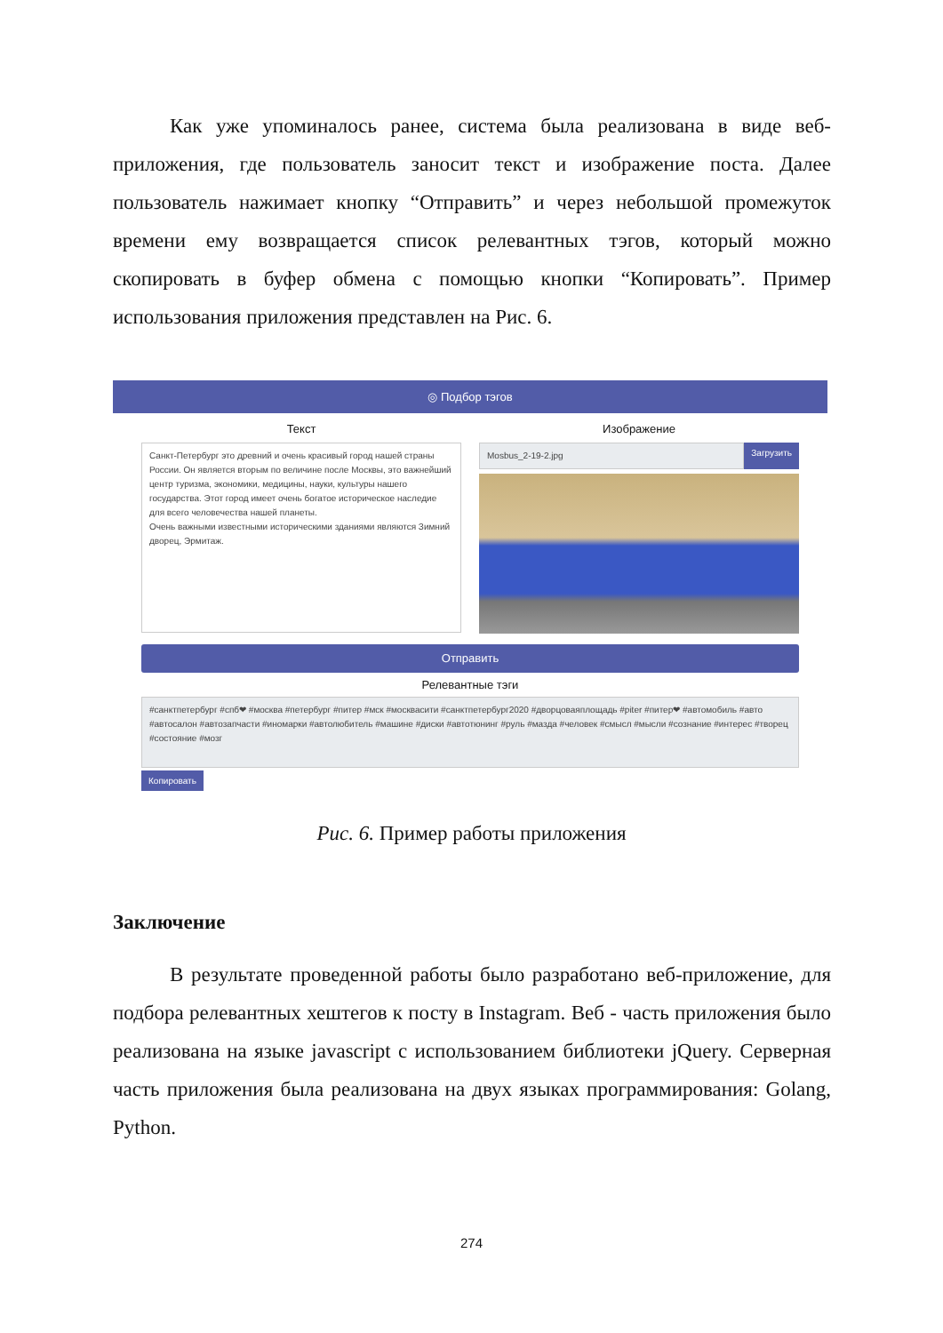Как уже упоминалось ранее, система была реализована в виде веб-приложения, где пользователь заносит текст и изображение поста. Далее пользователь нажимает кнопку “Отправить” и через небольшой промежуток времени ему возвращается список релевантных тэгов, который можно скопировать в буфер обмена с помощью кнопки “Копировать”. Пример использования приложения представлен на Рис. 6.
◎ Подбор тэгов
Текст
Санкт-Петербург это древний и очень красивый город нашей страны России. Он является вторым по величине после Москвы, это важнейший центр туризма, экономики, медицины, науки, культуры нашего государства. Этот город имеет очень богатое историческое наследие для всего человечества нашей планеты.
Очень важными известными историческими зданиями являются Зимний дворец, Эрмитаж.
Изображение
Mosbus_2-19-2.jpg
Загрузить
Отправить
Релевантные тэги
#санктпетербург #спб❤ #москва #петербург #питер #мск #москвасити #санктпетербург2020 #дворцоваяплощадь #piter #питер❤ #автомобиль #авто #автосалон #автозапчасти #иномарки #автолюбитель #машине #диски #автотюнинг #руль #мазда #человек #смысл #мысли #сознание #интерес #творец #состояние #мозг
Копировать
Рис. 6. Пример работы приложения
Заключение
В результате проведенной работы было разработано веб-приложение, для подбора релевантных хештегов к посту в Instagram. Веб - часть приложения было реализована на языке javascript с использованием библиотеки jQuery. Серверная часть приложения была реализована на двух языках программирования: Golang, Python.
274